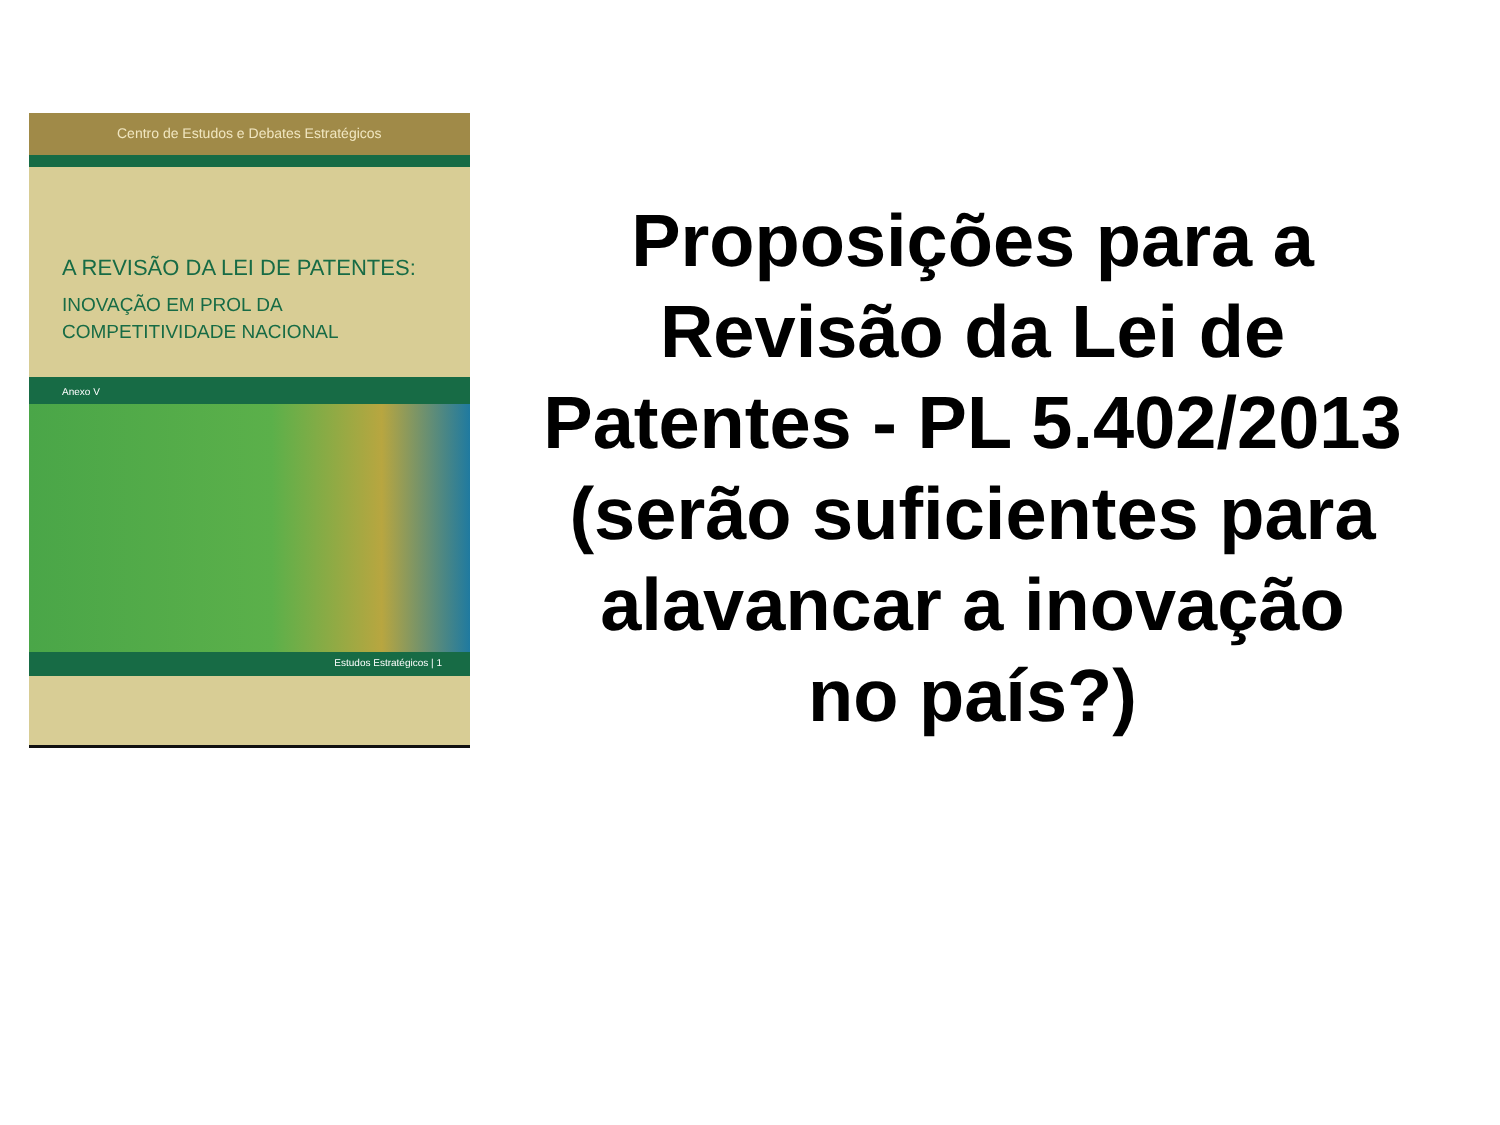Centro de Estudos e Debates Estratégicos
A REVISÃO DA LEI DE PATENTES:
INOVAÇÃO EM PROL DA
COMPETITIVIDADE NACIONAL
Anexo V
Estudos Estratégicos | 1
Proposições para a Revisão da Lei de Patentes - PL 5.402/2013 (serão suficientes para alavancar a inovação
no país?)